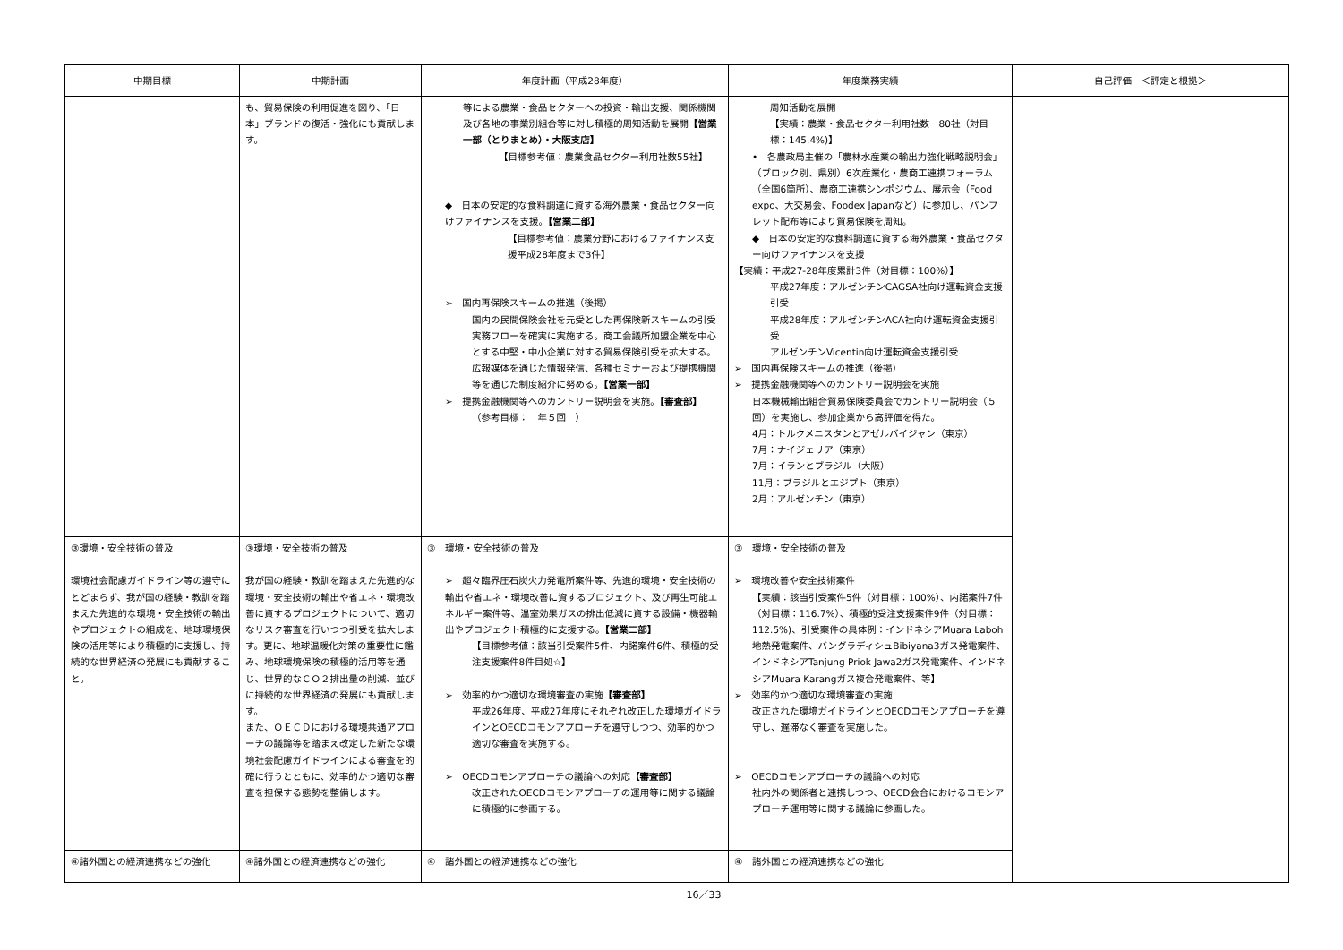| 中期目標 | 中期計画 | 年度計画（平成28年度） | 年度業務実績 | 自己評価 ＜評定と根拠＞ |
| --- | --- | --- | --- | --- |
| | も、貿易保険の利用促進を図り、「日本」ブランドの復活・強化にも貢献します。 | 等による農業・食品セクターへの投資・輸出支援、関係機関及び各地の事業別組合等に対し積極的周知活動を展開 【営業一部（とりまとめ）・大阪支店】 【目標参考値：農業食品セクター利用社数55社】 ◆ 日本の安定的な食料調達に資する海外農業・食品セクター向けファイナンスを支援。 【営業二部】 【目標参考値：農業分野におけるファイナンス支援平成28年度まで3件】 ➢ 国内再保険スキームの推進（後掲） 国内の民間保険会社を元受とした再保険新スキームの引受実務フローを確実に実施する。商工会議所加盟企業を中心とする中堅・中小企業に対する貿易保険引受を拡大する。広報媒体を通じた情報発信、各種セミナーおよび提携機関等を通じた制度紹介に努める。 【営業一部】 ➢ 提携金融機関等へのカントリー説明会を実施。 【審査部】 （参考目標： 年５回 ） | 周知活動を展開 【実績：農業・食品セクター利用社数 80社（対目標：145.4%)】 • 各農政局主催の「農林水産業の輸出力強化戦略説明会」（ブロック別、県別）6次産業化・農商工連携フォーラム（全国6箇所）、農商工連携シンポジウム、展示会（Food expo、大交易会、Foodex Japanなど）に参加し、パンフレット配布等により貿易保険を周知。 ◆ 日本の安定的な食料調達に資する海外農業・食品セクター向けファイナンスを支援 【実績：平成27-28年度累計3件（対目標：100%）】 平成27年度：アルゼンチンCAGSA社向け運転資金支援引受 平成28年度：アルゼンチンACA社向け運転資金支援引受 アルゼンチンVicentin向け運転資金支援引受 ➢ 国内再保険スキームの推進（後掲） ➢ 提携金融機関等へのカントリー説明会を実施 日本機械輸出組合貿易保険委員会でカントリー説明会（５回）を実施し、参加企業から高評価を得た。 4月：トルクメニスタンとアゼルバイジャン（東京） 7月：ナイジェリア（東京） 7月：イランとブラジル（大阪） 11月：ブラジルとエジプト（東京） 2月：アルゼンチン（東京） | |
| ③環境・安全技術の普及 環境社会配慮ガイドライン等の遵守にとどまらず、我が国の経験・教訓を踏まえた先進的な環境・安全技術の輸出やプロジェクトの組成を、地球環境保険の活用等により積極的に支援し、持続的な世界経済の発展にも貢献すること。 | ③環境・安全技術の普及 我が国の経験・教訓を踏まえた先進的な環境・安全技術の輸出や省エネ・環境改善に資するプロジェクトについて、適切なリスク審査を行いつつ引受を拡大します。更に、地球温暖化対策の重要性に鑑み、地球環境保険の積極的活用等を通じ、世界的なＣＯ２排出量の削減、並びに持続的な世界経済の発展にも貢献します。 また、ＯＥＣＤにおける環境共通アプローチの議論等を踏まえ改定した新たな環境社会配慮ガイドラインによる審査を的確に行うとともに、効率的かつ適切な審査を担保する態勢を整備します。 | ③ 環境・安全技術の普及 ➢ 超々臨界圧石炭火力発電所案件等、先進的環境・安全技術の輸出や省エネ・環境改善に資するプロジェクト、及び再生可能エネルギー案件等、温室効果ガスの排出低減に資する設備・機器輸出やプロジェクト積極的に支援する。 【営業二部】 【目標参考値：該当引受案件5件、内諾案件6件、積極的受注支援案件8件目処☆】 ➢ 効率的かつ適切な環境審査の実施 【審査部】 平成26年度、平成27年度にそれぞれ改正した環境ガイドラインとOECDコモンアプローチを遵守しつつ、効率的かつ適切な審査を実施する。 ➢ OECDコモンアプローチの議論への対応 【審査部】 改正されたOECDコモンアプローチの運用等に関する議論に積極的に参画する。 | ③ 環境・安全技術の普及 ➢ 環境改善や安全技術案件 【実績：該当引受案件5件（対目標：100%）、内諾案件7件（対目標：116.7%）、積極的受注支援案件9件（対目標：112.5%)、引受案件の具体例：インドネシアMuara Laboh地熱発電案件、バングラディシュBibiyana3ガス発電案件、インドネシアTanjung Priok Jawa2ガス発電案件、インドネシアMuara Karangガス複合発電案件、等】 ➢ 効率的かつ適切な環境審査の実施 改正された環境ガイドラインとOECDコモンアプローチを遵守し、遅滞なく審査を実施した。 ➢ OECDコモンアプローチの議論への対応 社内外の関係者と連携しつつ、OECD会合におけるコモンアプローチ運用等に関する議論に参画した。 | |
| ④諸外国との経済連携などの強化 | ④諸外国との経済連携などの強化 | ④ 諸外国との経済連携などの強化 | ④ 諸外国との経済連携などの強化 | |
16／33